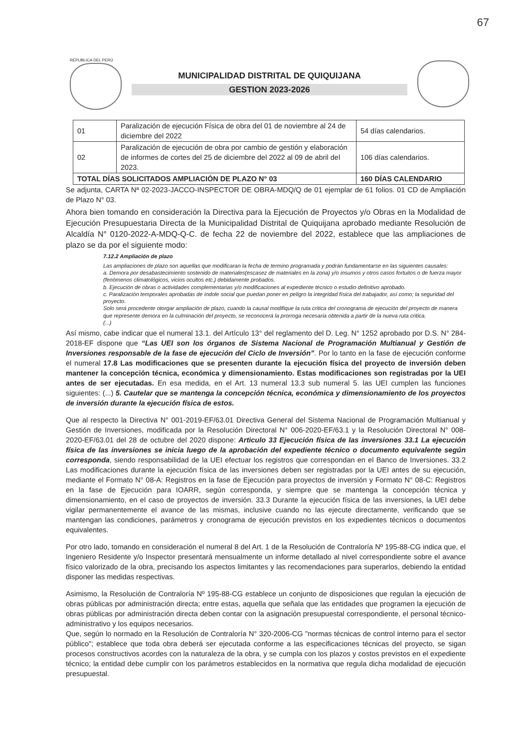67
REPUBLICA DEL PERÚ
MUNICIPALIDAD DISTRITAL DE QUIQUIJANA
GESTION 2023-2026
| 01 | Paralización de ejecución Física de obra del 01 de noviembre al 24 de diciembre del 2022 | 54 días calendarios. |
| 02 | Paralización de ejecución de obra por cambio de gestión y elaboración de informes de cortes del 25 de diciembre del 2022 al 09 de abril del 2023. | 106 días calendarios. |
| TOTAL DÍAS SOLICITADOS AMPLIACIÓN DE PLAZO N° 03 | | 160 DÍAS CALENDARIO |
Se adjunta, CARTA Nª 02-2023-JACCO-INSPECTOR DE OBRA-MDQ/Q de 01 ejemplar de 61 folios. 01 CD de Ampliación de Plazo N° 03.
Ahora bien tomando en consideración la Directiva para la Ejecución de Proyectos y/o Obras en la Modalidad de Ejecución Presupuestaria Directa de la Municipalidad Distrital de Quiquijana aprobado mediante Resolución de Alcaldía N° 0120-2022-A-MDQ-Q-C. de fecha 22 de noviembre del 2022, establece que las ampliaciones de plazo se da por el siguiente modo:
7.12.2 Ampliación de plazo
Las ampliaciones de plazo son aquellas que modificaran la fecha de termino programada y podrán fundamentarse en las siguientes causales:
a. Demora por desabastecimiento sostenido de materiales(escasez de materiales en la zona) y/o insumos y otros casos fortuitos o de fuerza mayor (fenómenos climatológicos, vicios ocultos etc.) debidamente probados.
b. Ejecución de obras o actividades complementarias y/o modificaciones al expediente técnico o estudio definitivo aprobado.
c. Paralización temporales aprobadas de índole social que puedan poner en peligro la integridad física del trabajador, así como; la seguridad del proyecto.
Solo será procedente otorgar ampliación de plazo, cuando la causal modifique la ruta critica del cronograma de ejecución del proyecto de manera que represente demora en la culminación del proyecto, se reconocerá la prorroga necesaria obtenida a partir de la nueva ruta critica.
(...)
Así mismo, cabe indicar que el numeral 13.1. del Artículo 13° del reglamento del D. Leg. N° 1252 aprobado por D.S. N° 284-2018-EF dispone que “Las UEI son los órganos de Sistema Nacional de Programación Multianual y Gestión de Inversiones responsable de la fase de ejecución del Ciclo de Inversión”. Por lo tanto en la fase de ejecución conforme el numeral 17.8 Las modificaciones que se presenten durante la ejecución física del proyecto de inversión deben mantener la concepción técnica, económica y dimensionamiento. Estas modificaciones son registradas por la UEI antes de ser ejecutadas. En esa medida, en el Art. 13 numeral 13.3 sub numeral 5. las UEI cumplen las funciones siguientes: (...) 5. Cautelar que se mantenga la concepción técnica, económica y dimensionamiento de los proyectos de inversión durante la ejecución física de estos.
Que al respecto la Directiva N° 001-2019-EF/63.01 Directiva General del Sistema Nacional de Programación Multianual y Gestión de Inversiones, modificada por la Resolución Directoral N° 006-2020-EF/63.1 y la Resolución Directoral N° 008-2020-EF/63.01 del 28 de octubre del 2020 dispone: Articulo 33 Ejecución física de las inversiones 33.1 La ejecución física de las inversiones se inicia luego de la aprobación del expediente técnico o documento equivalente según corresponda, siendo responsabilidad de la UEI efectuar los registros que correspondan en el Banco de Inversiones. 33.2 Las modificaciones durante la ejecución física de las inversiones deben ser registradas por la UEI antes de su ejecución, mediante el Formato N° 08-A: Registros en la fase de Ejecución para proyectos de inversión y Formato N° 08-C: Registros en la fase de Ejecución para IOARR, según corresponda, y siempre que se mantenga la concepción técnica y dimensionamiento, en el caso de proyectos de inversión. 33.3 Durante la ejecución física de las inversiones, la UEI debe vigilar permanentemente el avance de las mismas, inclusive cuando no las ejecute directamente, verificando que se mantengan las condiciones, parámetros y cronograma de ejecución previstos en los expedientes técnicos o documentos equivalentes.
Por otro lado, tomando en consideración el numeral 8 del Art. 1 de la Resolución de Contraloría Nº 195-88-CG indica que, el Ingeniero Residente y/o Inspector presentará mensualmente un informe detallado al nivel correspondiente sobre el avance físico valorizado de la obra, precisando los aspectos limitantes y las recomendaciones para superarlos, debiendo la entidad disponer las medidas respectivas.
Asimismo, la Resolución de Contraloría Nº 195-88-CG establece un conjunto de disposiciones que regulan la ejecución de obras públicas por administración directa; entre estas, aquella que señala que las entidades que programen la ejecución de obras públicas por administración directa deben contar con la asignación presupuestal correspondiente, el personal técnico-administrativo y los equipos necesarios.
Que, según lo normado en la Resolución de Contraloría N° 320-2006-CG "normas técnicas de control interno para el sector público"; establece que toda obra deberá ser ejecutada conforme a las especificaciones técnicas del proyecto, se sigan procesos constructivos acordes con la naturaleza de la obra, y se cumpla con los plazos y costos previstos en el expediente técnico; la entidad debe cumplir con los parámetros establecidos en la normativa que regula dicha modalidad de ejecución presupuestal.